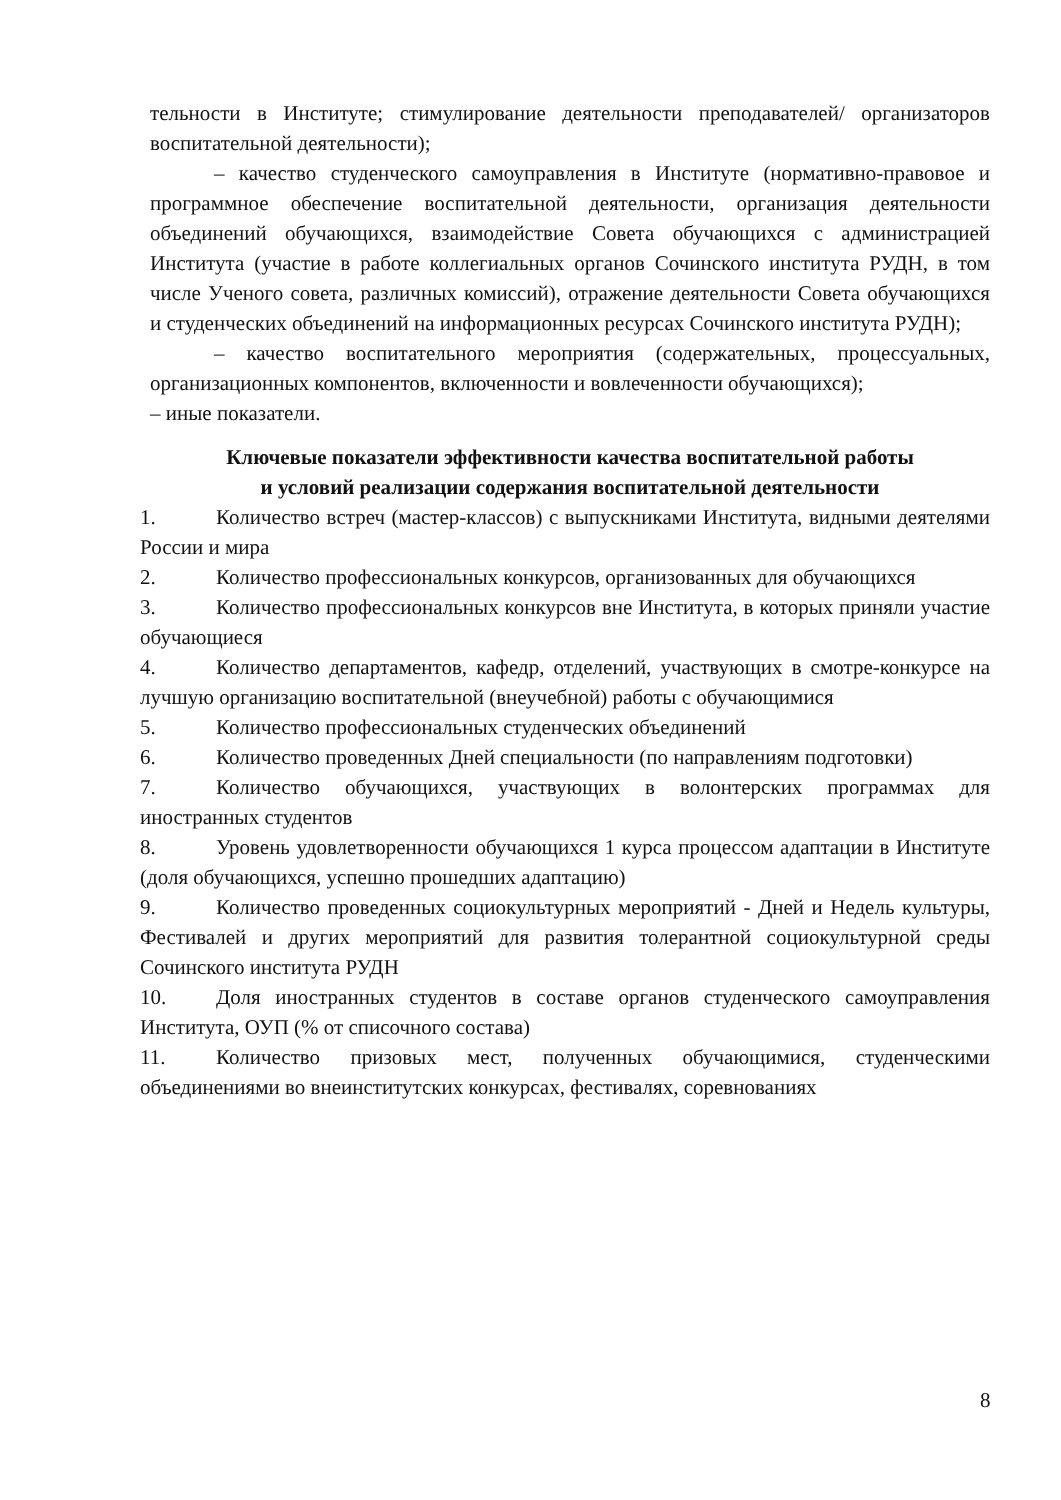тельности в Институте; стимулирование деятельности преподавателей/ организаторов воспитательной деятельности);
– качество студенческого самоуправления в Институте (нормативно-правовое и программное обеспечение воспитательной деятельности, организация деятельности объединений обучающихся, взаимодействие Совета обучающихся с администрацией Института (участие в работе коллегиальных органов Сочинского института РУДН, в том числе Ученого совета, различных комиссий), отражение деятельности Совета обучающихся и студенческих объединений на информационных ресурсах Сочинского института РУДН);
– качество воспитательного мероприятия (содержательных, процессуальных, организационных компонентов, включенности и вовлеченности обучающихся);
– иные показатели.
Ключевые показатели эффективности качества воспитательной работы
и условий реализации содержания воспитательной деятельности
1. Количество встреч (мастер-классов) с выпускниками Института, видными деятелями России и мира
2. Количество профессиональных конкурсов, организованных для обучающихся
3. Количество профессиональных конкурсов вне Института, в которых приняли участие обучающиеся
4. Количество департаментов, кафедр, отделений, участвующих в смотре-конкурсе на лучшую организацию воспитательной (внеучебной) работы с обучающимися
5. Количество профессиональных студенческих объединений
6. Количество проведенных Дней специальности (по направлениям подготовки)
7. Количество обучающихся, участвующих в волонтерских программах для иностранных студентов
8. Уровень удовлетворенности обучающихся 1 курса процессом адаптации в Институте (доля обучающихся, успешно прошедших адаптацию)
9. Количество проведенных социокультурных мероприятий - Дней и Недель культуры, Фестивалей и других мероприятий для развития толерантной социокультурной среды Сочинского института РУДН
10. Доля иностранных студентов в составе органов студенческого самоуправления Института, ОУП (% от списочного состава)
11. Количество призовых мест, полученных обучающимися, студенческими объединениями во внеинститутских конкурсах, фестивалях, соревнованиях
8